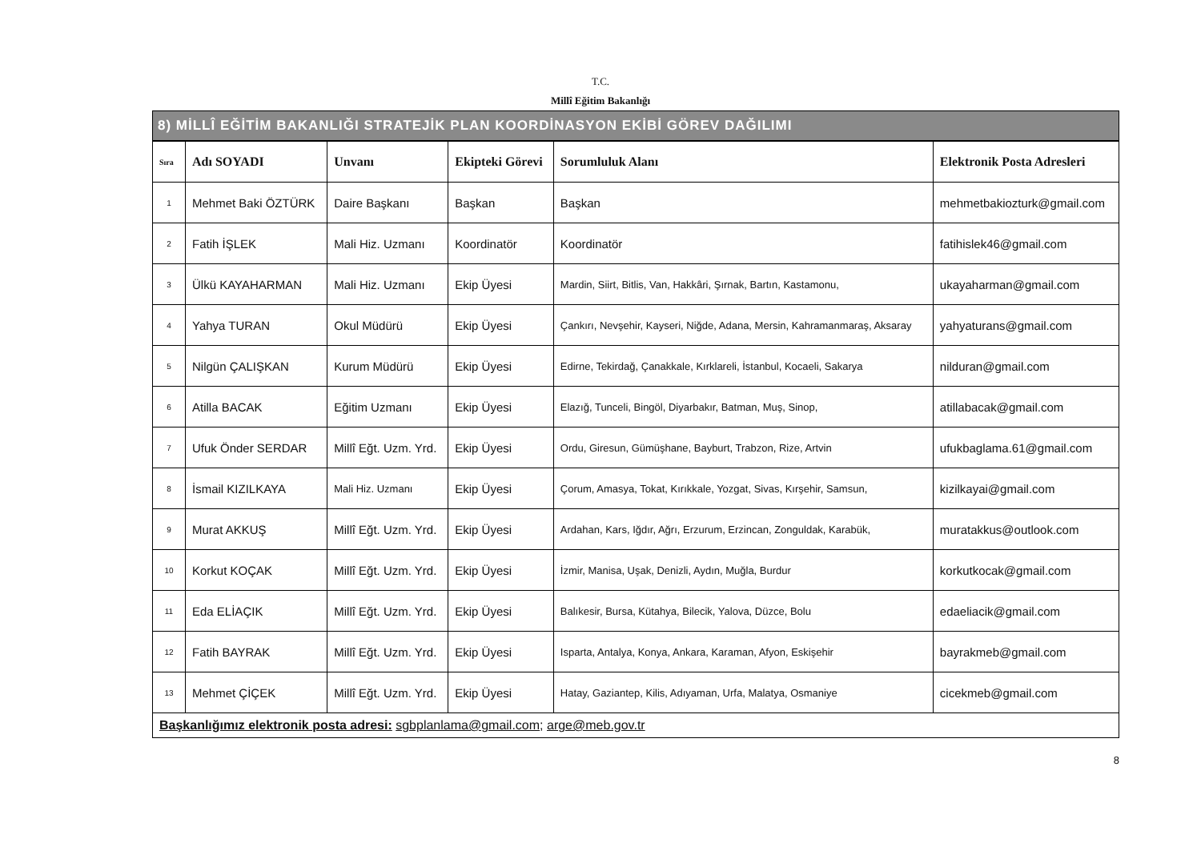T.C.
Millî Eğitim Bakanlığı
8) MİLLÎ EĞİTİM BAKANLIĞI STRATEJİK PLAN KOORDİNASYON EKİBİ GÖREV DAĞILIMI
| Sıra | Adı SOYADI | Unvanı | Ekipteki Görevi | Sorumluluk Alanı | Elektronik Posta Adresleri |
| --- | --- | --- | --- | --- | --- |
| 1 | Mehmet Baki ÖZTÜRK | Daire Başkanı | Başkan | Başkan | mehmetbakiozturk@gmail.com |
| 2 | Fatih İŞLEK | Mali Hiz. Uzmanı | Koordinatör | Koordinatör | fatihislek46@gmail.com |
| 3 | Ülkü KAYAHARMAN | Mali Hiz. Uzmanı | Ekip Üyesi | Mardin, Siirt, Bitlis, Van, Hakkâri, Şırnak, Bartın, Kastamonu, | ukayaharman@gmail.com |
| 4 | Yahya TURAN | Okul Müdürü | Ekip Üyesi | Çankırı, Nevşehir, Kayseri, Niğde, Adana, Mersin, Kahramanmaraş, Aksaray | yahyaturans@gmail.com |
| 5 | Nilgün ÇALIŞKAN | Kurum Müdürü | Ekip Üyesi | Edirne, Tekirdağ, Çanakkale, Kırklareli, İstanbul, Kocaeli, Sakarya | nilduran@gmail.com |
| 6 | Atilla BACAK | Eğitim Uzmanı | Ekip Üyesi | Elazığ, Tunceli, Bingöl, Diyarbakır, Batman, Muş, Sinop, | atillabacak@gmail.com |
| 7 | Ufuk Önder SERDAR | Millî Eğt. Uzm. Yrd. | Ekip Üyesi | Ordu, Giresun, Gümüşhane, Bayburt, Trabzon, Rize, Artvin | ufukbaglama.61@gmail.com |
| 8 | İsmail KIZILKAYA | Mali Hiz. Uzmanı | Ekip Üyesi | Çorum, Amasya, Tokat, Kırıkkale, Yozgat, Sivas, Kırşehir, Samsun, | kizilkayai@gmail.com |
| 9 | Murat AKKUŞ | Millî Eğt. Uzm. Yrd. | Ekip Üyesi | Ardahan, Kars, Iğdır, Ağrı, Erzurum, Erzincan, Zonguldak, Karabük, | muratakkus@outlook.com |
| 10 | Korkut KOÇAK | Millî Eğt. Uzm. Yrd. | Ekip Üyesi | İzmir, Manisa, Uşak, Denizli, Aydın, Muğla, Burdur | korkutkocak@gmail.com |
| 11 | Eda ELİAÇIK | Millî Eğt. Uzm. Yrd. | Ekip Üyesi | Balıkesir, Bursa, Kütahya, Bilecik, Yalova, Düzce, Bolu | edaeliacik@gmail.com |
| 12 | Fatih BAYRAK | Millî Eğt. Uzm. Yrd. | Ekip Üyesi | Isparta, Antalya, Konya, Ankara, Karaman, Afyon, Eskişehir | bayrakmeb@gmail.com |
| 13 | Mehmet ÇİÇEK | Millî Eğt. Uzm. Yrd. | Ekip Üyesi | Hatay, Gaziantep, Kilis, Adıyaman, Urfa, Malatya, Osmaniye | cicekmeb@gmail.com |
Başkanlığımız elektronik posta adresi: sgbplanlama@gmail.com; arge@meb.gov.tr
8